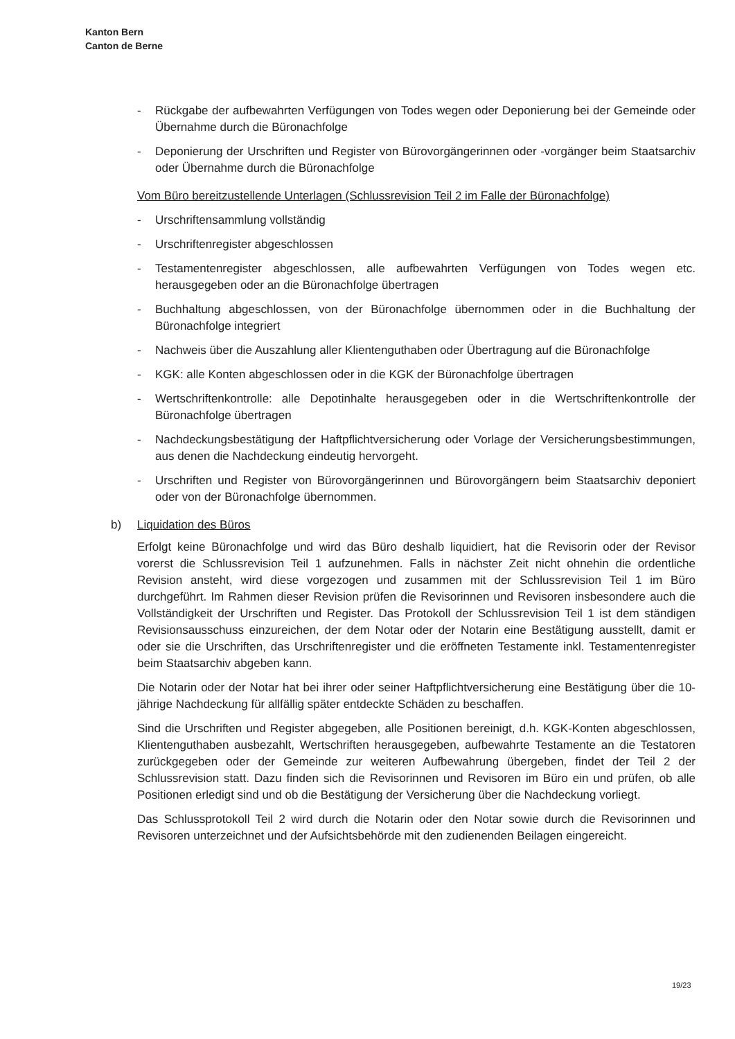Kanton Bern
Canton de Berne
- Rückgabe der aufbewahrten Verfügungen von Todes wegen oder Deponierung bei der Gemeinde oder Übernahme durch die Büronachfolge
- Deponierung der Urschriften und Register von Bürovorgängerinnen oder -vorgänger beim Staatsarchiv oder Übernahme durch die Büronachfolge
Vom Büro bereitzustellende Unterlagen (Schlussrevision Teil 2 im Falle der Büronachfolge)
- Urschriftensammlung vollständig
- Urschriftenregister abgeschlossen
- Testamentenregister abgeschlossen, alle aufbewahrten Verfügungen von Todes wegen etc. herausgegeben oder an die Büronachfolge übertragen
- Buchhaltung abgeschlossen, von der Büronachfolge übernommen oder in die Buchhaltung der Büronachfolge integriert
- Nachweis über die Auszahlung aller Klientenguthaben oder Übertragung auf die Büronachfolge
- KGK: alle Konten abgeschlossen oder in die KGK der Büronachfolge übertragen
- Wertschriftenkontrolle: alle Depotinhalte herausgegeben oder in die Wertschriftenkontrolle der Büronachfolge übertragen
- Nachdeckungsbestätigung der Haftpflichtversicherung oder Vorlage der Versicherungsbestimmungen, aus denen die Nachdeckung eindeutig hervorgeht.
- Urschriften und Register von Bürovorgängerinnen und Bürovorgängern beim Staatsarchiv deponiert oder von der Büronachfolge übernommen.
b) Liquidation des Büros
Erfolgt keine Büronachfolge und wird das Büro deshalb liquidiert, hat die Revisorin oder der Revisor vorerst die Schlussrevision Teil 1 aufzunehmen. Falls in nächster Zeit nicht ohnehin die ordentliche Revision ansteht, wird diese vorgezogen und zusammen mit der Schlussrevision Teil 1 im Büro durchgeführt. Im Rahmen dieser Revision prüfen die Revisorinnen und Revisoren insbesondere auch die Vollständigkeit der Urschriften und Register. Das Protokoll der Schlussrevision Teil 1 ist dem ständigen Revisionsausschuss einzureichen, der dem Notar oder der Notarin eine Bestätigung ausstellt, damit er oder sie die Urschriften, das Urschriftenregister und die eröffneten Testamente inkl. Testamentenregister beim Staatsarchiv abgeben kann.
Die Notarin oder der Notar hat bei ihrer oder seiner Haftpflichtversicherung eine Bestätigung über die 10-jährige Nachdeckung für allfällig später entdeckte Schäden zu beschaffen.
Sind die Urschriften und Register abgegeben, alle Positionen bereinigt, d.h. KGK-Konten abgeschlossen, Klientenguthaben ausbezahlt, Wertschriften herausgegeben, aufbewahrte Testamente an die Testatoren zurückgegeben oder der Gemeinde zur weiteren Aufbewahrung übergeben, findet der Teil 2 der Schlussrevision statt. Dazu finden sich die Revisorinnen und Revisoren im Büro ein und prüfen, ob alle Positionen erledigt sind und ob die Bestätigung der Versicherung über die Nachdeckung vorliegt.
Das Schlussprotokoll Teil 2 wird durch die Notarin oder den Notar sowie durch die Revisorinnen und Revisoren unterzeichnet und der Aufsichtsbehörde mit den zudienenden Beilagen eingereicht.
19/23